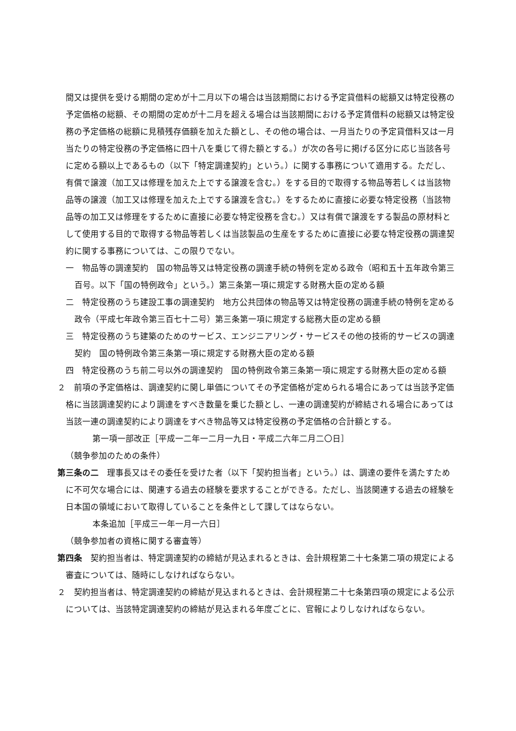間又は提供を受ける期間の定めが十二月以下の場合は当該期間における予定貸借料の総額又は特定役務の予定価格の総額、その期間の定めが十二月を超える場合は当該期間における予定賃借料の総額又は特定役務の予定価格の総額に見積残存価額を加えた額とし、その他の場合は、一月当たりの予定貸借料又は一月当たりの特定役務の予定価格に四十八を乗じて得た額とする。）が次の各号に掲げる区分に応じ当該各号に定める額以上であるもの（以下「特定調達契約」という。）に関する事務について適用する。ただし、有償で譲渡（加工又は修理を加えた上でする譲渡を含む。）をする目的で取得する物品等若しくは当該物品等の譲渡（加工又は修理を加えた上でする譲渡を含む。）をするために直接に必要な特定役務（当該物品等の加工又は修理をするために直接に必要な特定役務を含む。）又は有償で譲渡をする製品の原材料として使用する目的で取得する物品等若しくは当該製品の生産をするために直接に必要な特定役務の調達契約に関する事務については、この限りでない。
一　物品等の調達契約　国の物品等又は特定役務の調達手続の特例を定める政令（昭和五十五年政令第三百号。以下「国の特例政令」という。）第三条第一項に規定する財務大臣の定める額
二　特定役務のうち建設工事の調達契約　地方公共団体の物品等又は特定役務の調達手続の特例を定める政令（平成七年政令第三百七十二号）第三条第一項に規定する総務大臣の定める額
三　特定役務のうち建築のためのサービス、エンジニアリング・サービスその他の技術的サービスの調達契約　国の特例政令第三条第一項に規定する財務大臣の定める額
四　特定役務のうち前二号以外の調達契約　国の特例政令第三条第一項に規定する財務大臣の定める額
２　前項の予定価格は、調達契約に関し単価についてその予定価格が定められる場合にあっては当該予定価格に当該調達契約により調達をすべき数量を乗じた額とし、一連の調達契約が締結される場合にあっては当該一連の調達契約により調達をすべき物品等又は特定役務の予定価格の合計額とする。
第一項一部改正［平成一二年一二月一九日・平成二六年二月二〇日］
（競争参加のための条件）
第三条の二　理事長又はその委任を受けた者（以下「契約担当者」という。）は、調達の要件を満たすために不可欠な場合には、関連する過去の経験を要求することができる。ただし、当該関連する過去の経験を日本国の領域において取得していることを条件として課してはならない。
本条追加［平成三一年一月一六日］
（競争参加者の資格に関する審査等）
第四条　契約担当者は、特定調達契約の締結が見込まれるときは、会計規程第二十七条第二項の規定による審査については、随時にしなければならない。
２　契約担当者は、特定調達契約の締結が見込まれるときは、会計規程第二十七条第四項の規定による公示については、当該特定調達契約の締結が見込まれる年度ごとに、官報によりしなければならない。